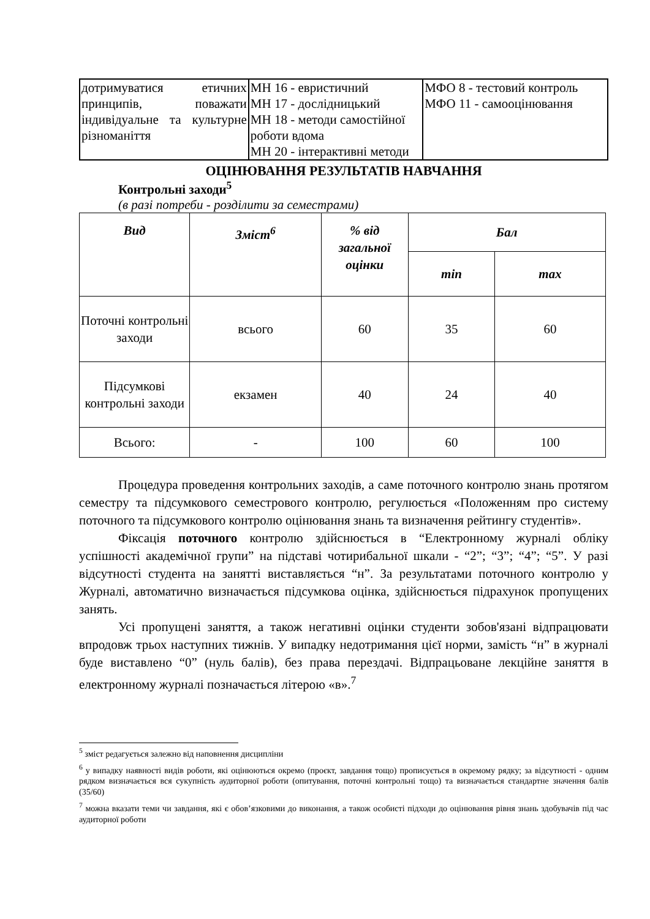| дотримуватися етичних принципів, поважати індивідуальне та культурне різноманіття | МН 16 - евристичний МН 17 - дослідницький МН 18 - методи самостійної роботи вдома МН 20 - інтерактивні методи | МФО 8 - тестовий контроль МФО 11 - самооцінювання |
ОЦІНЮВАННЯ РЕЗУЛЬТАТІВ НАВЧАННЯ
Контрольні заходи<sup>5</sup>
(в разі потреби - розділити за семестрами)
| Вид | Зміст<sup>6</sup> | % від загальної оцінки | Бал | |
| --- | --- | --- | --- | --- |
| | | | min | max |
| Поточні контрольні заходи | всього | 60 | 35 | 60 |
| Підсумкові контрольні заходи | екзамен | 40 | 24 | 40 |
| Всього: | - | 100 | 60 | 100 |
Процедура проведення контрольних заходів, а саме поточного контролю знань протягом семестру та підсумкового семестрового контролю, регулюється «Положенням про систему поточного та підсумкового контролю оцінювання знань та визначення рейтингу студентів».
Фіксація поточного контролю здійснюється в “Електронному журналі обліку успішності академічної групи” на підставі чотирибальної шкали - “2”; “3”; “4”; “5”. У разі відсутності студента на занятті виставляється “н”. За результатами поточного контролю у Журналі, автоматично визначається підсумкова оцінка, здійснюється підрахунок пропущених занять.
Усі пропущені заняття, а також негативні оцінки студенти зобов'язані відпрацювати впродовж трьох наступних тижнів. У випадку недотримання цієї норми, замість “н” в журналі буде виставлено “0” (нуль балів), без права перездачі. Відпрацьоване лекційне заняття в електронному журналі позначається літерою «в».<sup>7</sup>
<sup>5</sup> зміст редагується залежно від наповнення дисципліни
<sup>6</sup> у випадку наявності видів роботи, які оцінюються окремо (проєкт, завдання тощо) прописується в окремому рядку; за відсутності - одним рядком визначається вся сукупність аудиторної роботи (опитування, поточні контрольні тощо) та визначається стандартне значення балів (35/60)
<sup>7</sup> можна вказати теми чи завдання, які є обов’язковими до виконання, а також особисті підходи до оцінювання рівня знань здобувачів під час аудиторної роботи